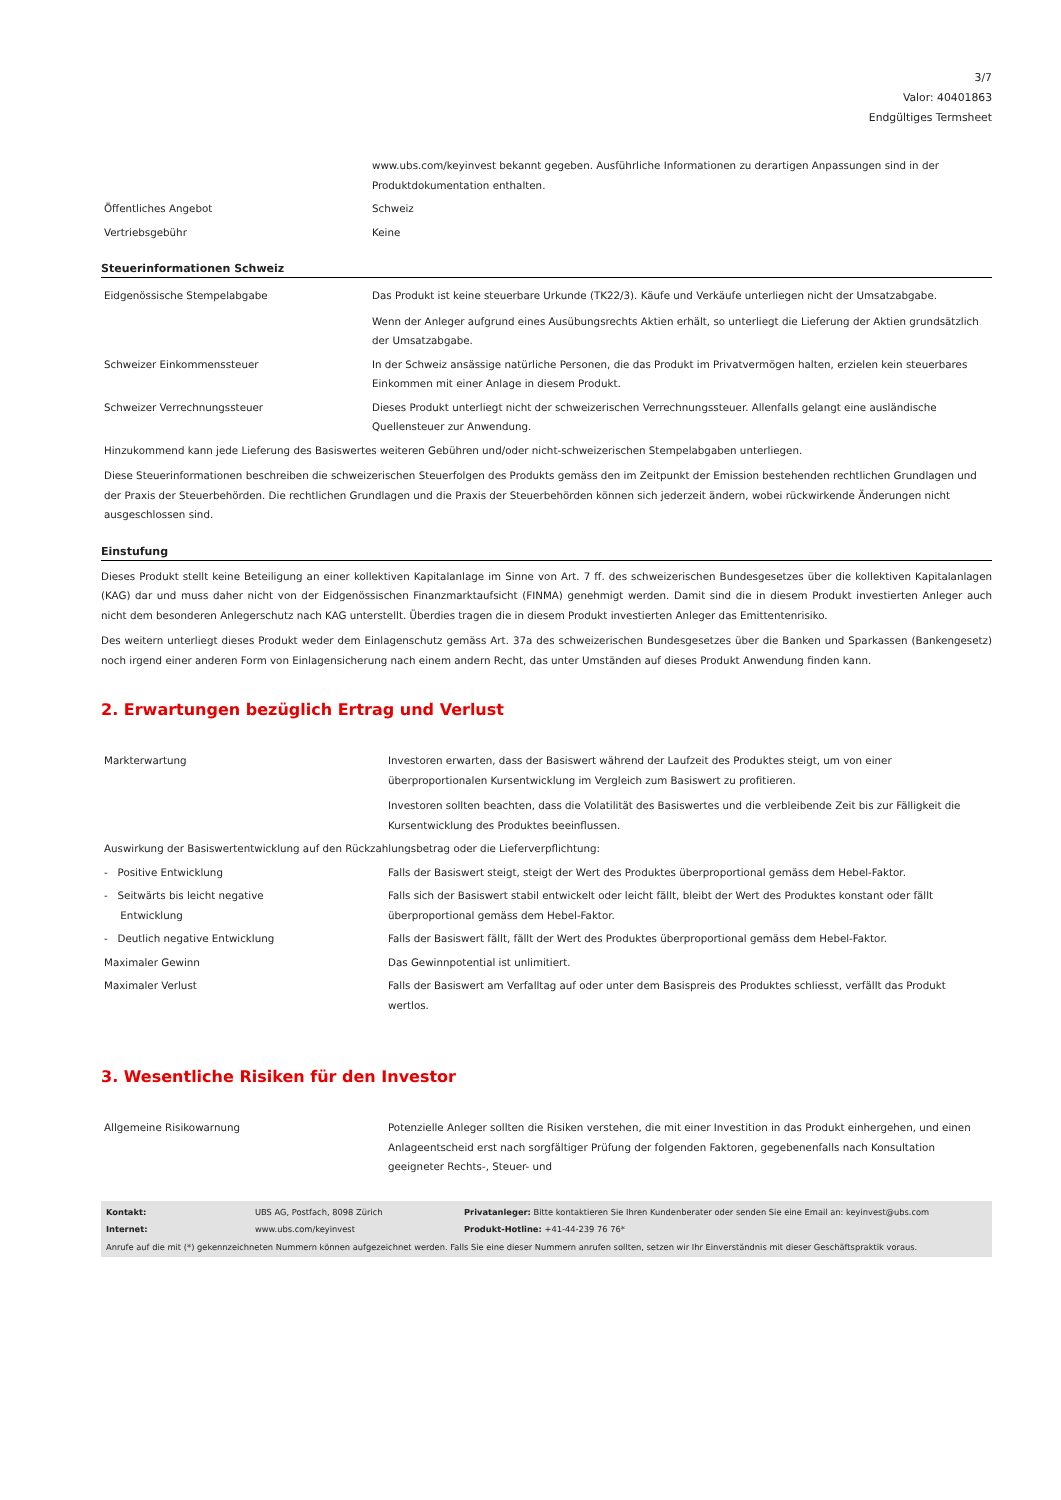3/7
Valor: 40401863
Endgültiges Termsheet
| | www.ubs.com/keyinvest bekannt gegeben. Ausführliche Informationen zu derartigen Anpassungen sind in der Produktdokumentation enthalten. |
| Öffentliches Angebot | Schweiz |
| Vertriebsgebühr | Keine |
Steuerinformationen Schweiz
| Eidgenössische Stempelabgabe | Das Produkt ist keine steuerbare Urkunde (TK22/3). Käufe und Verkäufe unterliegen nicht der Umsatzabgabe. Wenn der Anleger aufgrund eines Ausübungsrechts Aktien erhält, so unterliegt die Lieferung der Aktien grundsätzlich der Umsatzabgabe. |
| Schweizer Einkommenssteuer | In der Schweiz ansässige natürliche Personen, die das Produkt im Privatvermögen halten, erzielen kein steuerbares Einkommen mit einer Anlage in diesem Produkt. |
| Schweizer Verrechnungssteuer | Dieses Produkt unterliegt nicht der schweizerischen Verrechnungssteuer. Allenfalls gelangt eine ausländische Quellensteuer zur Anwendung. |
| Hinzukommend kann jede Lieferung des Basiswertes weiteren Gebühren und/oder nicht-schweizerischen Stempelabgaben unterliegen. Diese Steuerinformationen beschreiben die schweizerischen Steuerfolgen des Produkts gemäss den im Zeitpunkt der Emission bestehenden rechtlichen Grundlagen und der Praxis der Steuerbehörden. Die rechtlichen Grundlagen und die Praxis der Steuerbehörden können sich jederzeit ändern, wobei rückwirkende Änderungen nicht ausgeschlossen sind. | |
Einstufung
Dieses Produkt stellt keine Beteiligung an einer kollektiven Kapitalanlage im Sinne von Art. 7 ff. des schweizerischen Bundesgesetzes über die kollektiven Kapitalanlagen (KAG) dar und muss daher nicht von der Eidgenössischen Finanzmarktaufsicht (FINMA) genehmigt werden. Damit sind die in diesem Produkt investierten Anleger auch nicht dem besonderen Anlegerschutz nach KAG unterstellt. Überdies tragen die in diesem Produkt investierten Anleger das Emittentenrisiko.
Des weitern unterliegt dieses Produkt weder dem Einlagenschutz gemäss Art. 37a des schweizerischen Bundesgesetzes über die Banken und Sparkassen (Bankengesetz) noch irgend einer anderen Form von Einlagensicherung nach einem andern Recht, das unter Umständen auf dieses Produkt Anwendung finden kann.
2. Erwartungen bezüglich Ertrag und Verlust
| Markterwartung | Investoren erwarten, dass der Basiswert während der Laufzeit des Produktes steigt, um von einer überproportionalen Kursentwicklung im Vergleich zum Basiswert zu profitieren. Investoren sollten beachten, dass die Volatilität des Basiswertes und die verbleibende Zeit bis zur Fälligkeit die Kursentwicklung des Produktes beeinflussen. |
| Auswirkung der Basiswertentwicklung auf den Rückzahlungsbetrag oder die Lieferverpflichtung: | |
| - Positive Entwicklung | Falls der Basiswert steigt, steigt der Wert des Produktes überproportional gemäss dem Hebel-Faktor. |
| - Seitwärts bis leicht negative Entwicklung | Falls sich der Basiswert stabil entwickelt oder leicht fällt, bleibt der Wert des Produktes konstant oder fällt überproportional gemäss dem Hebel-Faktor. |
| - Deutlich negative Entwicklung | Falls der Basiswert fällt, fällt der Wert des Produktes überproportional gemäss dem Hebel-Faktor. |
| Maximaler Gewinn | Das Gewinnpotential ist unlimitiert. |
| Maximaler Verlust | Falls der Basiswert am Verfalltag auf oder unter dem Basispreis des Produktes schliesst, verfällt das Produkt wertlos. |
3. Wesentliche Risiken für den Investor
| Allgemeine Risikowarnung | Potenzielle Anleger sollten die Risiken verstehen, die mit einer Investition in das Produkt einhergehen, und einen Anlageentscheid erst nach sorgfältiger Prüfung der folgenden Faktoren, gegebenenfalls nach Konsultation geeigneter Rechts-, Steuer- und |
| Kontakt: | UBS AG, Postfach, 8098 Zürich | Privatanleger: Bitte kontaktieren Sie Ihren Kundenberater oder senden Sie eine Email an: keyinvest@ubs.com |
| Internet: | www.ubs.com/keyinvest | Produkt-Hotline: +41-44-239 76 76* |
| Anrufe auf die mit (*) gekennzeichneten Nummern können aufgezeichnet werden. Falls Sie eine dieser Nummern anrufen sollten, setzen wir Ihr Einverständnis mit dieser Geschäftspraktik voraus. | | |